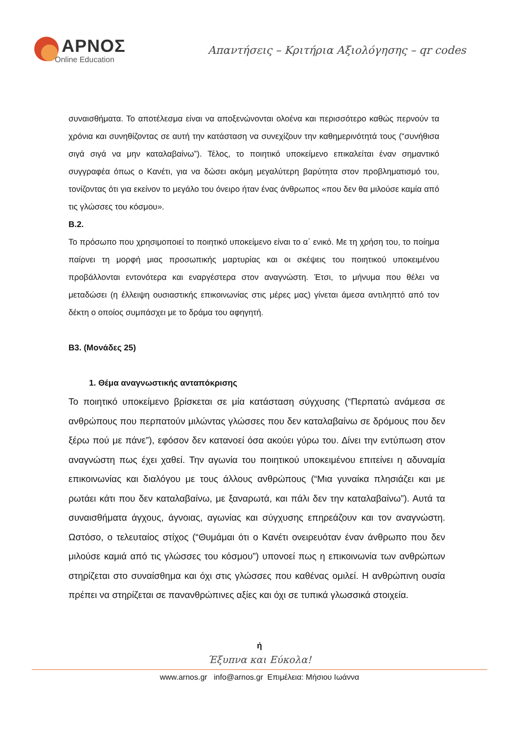ΑΡΝΟΣ
Online Education
Απαντήσεις – Κριτήρια Αξιολόγησης – qr codes
συναισθήματα. Το αποτέλεσμα είναι να αποξενώνονται ολοένα και περισσότερο καθώς περνούν τα χρόνια και συνηθίζοντας σε αυτή την κατάσταση να συνεχίζουν την καθημερινότητά τους (“συνήθισα σιγά σιγά να μην καταλαβαίνω”). Τέλος, το ποιητικό υποκείμενο επικαλείται έναν σημαντικό συγγραφέα όπως ο Κανέτι, για να δώσει ακόμη μεγαλύτερη βαρύτητα στον προβληματισμό του, τονίζοντας ότι για εκείνον το μεγάλο του όνειρο ήταν ένας άνθρωπος «που δεν θα μιλούσε καμία από τις γλώσσες του κόσμου».
Β.2.
Το πρόσωπο που χρησιμοποιεί το ποιητικό υποκείμενο είναι το α΄ ενικό. Με τη χρήση του, το ποίημα παίρνει τη μορφή μιας προσωπικής μαρτυρίας και οι σκέψεις του ποιητικού υποκειμένου προβάλλονται εντονότερα και εναργέστερα στον αναγνώστη. Έτσι, το μήνυμα που θέλει να μεταδώσει (η έλλειψη ουσιαστικής επικοινωνίας στις μέρες μας) γίνεται άμεσα αντιληπτό από τον δέκτη ο οποίος συμπάσχει με το δράμα του αφηγητή.
Β3. (Μονάδες 25)
1. Θέμα αναγνωστικής ανταπόκρισης
Το ποιητικό υποκείμενο βρίσκεται σε μία κατάσταση σύγχυσης (“Περπατώ ανάμεσα σε ανθρώπους που περπατούν μιλώντας γλώσσες που δεν καταλαβαίνω σε δρόμους που δεν ξέρω πού με πάνε”), εφόσον δεν κατανοεί όσα ακούει γύρω του. Δίνει την εντύπωση στον αναγνώστη πως έχει χαθεί. Την αγωνία του ποιητικού υποκειμένου επιτείνει η αδυναμία επικοινωνίας και διαλόγου με τους άλλους ανθρώπους (“Μια γυναίκα πλησιάζει και με ρωτάει κάτι που δεν καταλαβαίνω, με ξαναρωτά, και πάλι δεν την καταλαβαίνω”). Αυτά τα συναισθήματα άγχους, άγνοιας, αγωνίας και σύγχυσης επηρεάζουν και τον αναγνώστη. Ωστόσο, ο τελευταίος στίχος (“Θυμάμαι ότι ο Κανέτι ονειρευόταν έναν άνθρωπο που δεν μιλούσε καμιά από τις γλώσσες του κόσμου”) υπονοεί πως η επικοινωνία των ανθρώπων στηρίζεται στο συναίσθημα και όχι στις γλώσσες που καθένας ομιλεί. Η ανθρώπινη ουσία πρέπει να στηρίζεται σε πανανθρώπινες αξίες και όχι σε τυπικά γλωσσικά στοιχεία.
ή
Έξυπνα και Εύκολα!
www.arnos.gr info@arnos.gr Επιμέλεια: Μήσιου Ιωάννα